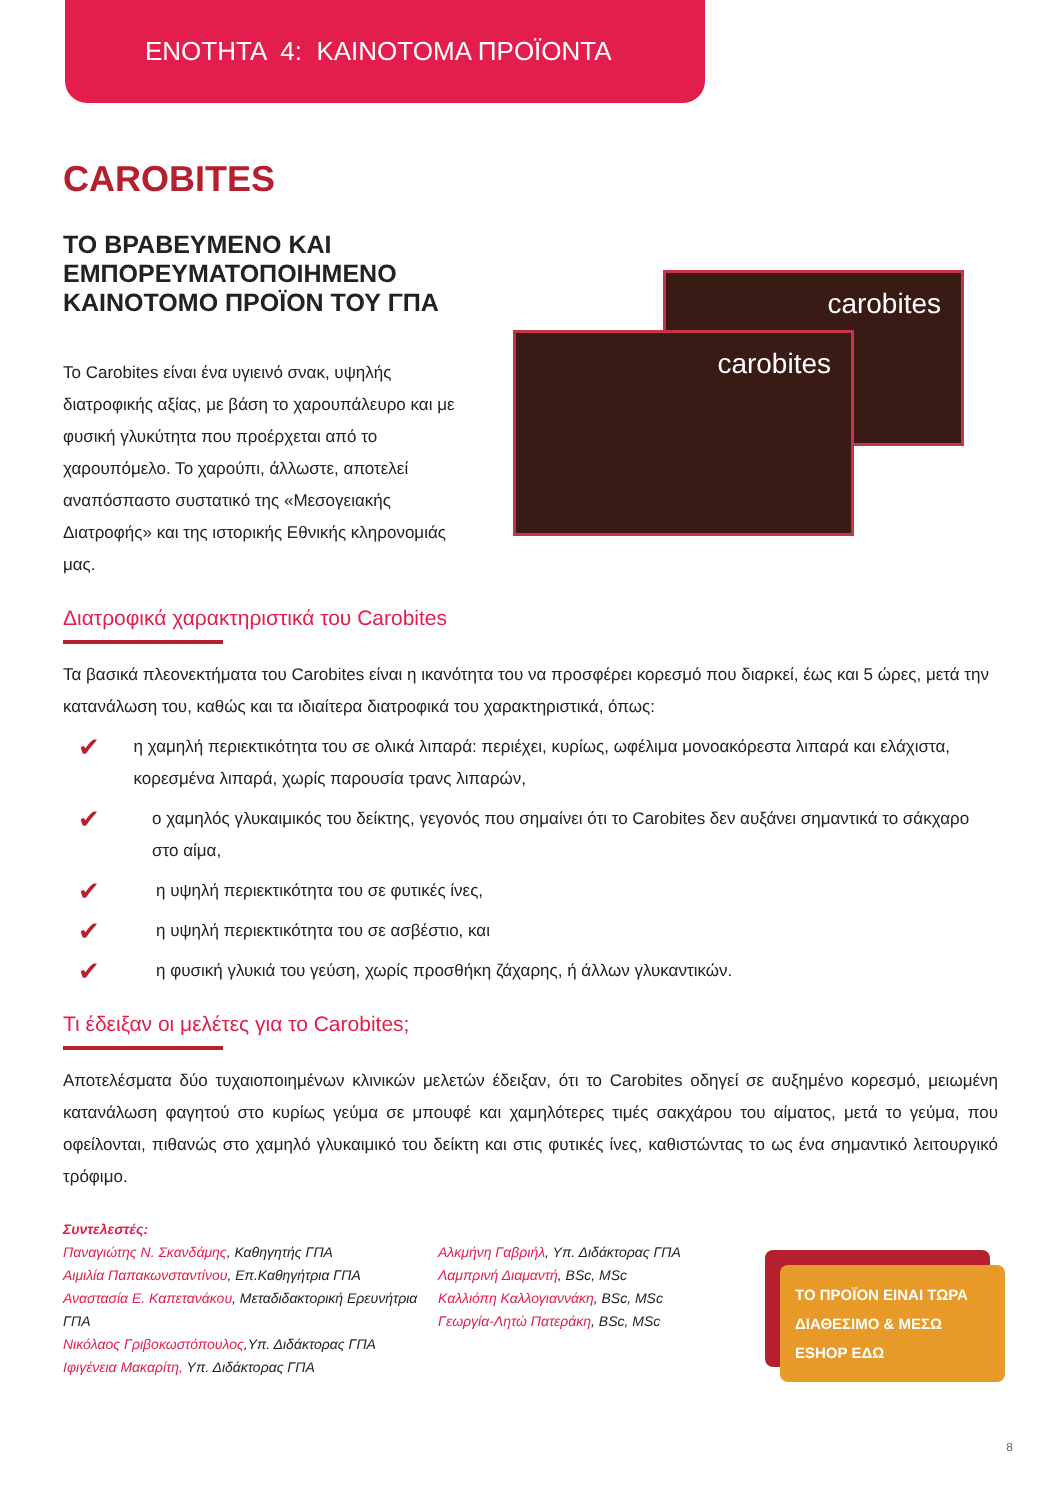ΕΝΟΤΗΤΑ 4: ΚΑΙΝΟΤΟΜΑ ΠΡΟΪΟΝΤΑ
CAROBITES
ΤΟ ΒΡΑΒΕΥΜΕΝΟ ΚΑΙ ΕΜΠΟΡΕΥΜΑΤΟΠΟΙΗΜΕΝΟ ΚΑΙΝΟΤΟΜΟ ΠΡΟΪΟΝ ΤΟΥ ΓΠΑ
Το Carobites είναι ένα υγιεινό σνακ, υψηλής διατροφικής αξίας, με βάση το χαρουπάλευρο και με φυσική γλυκύτητα που προέρχεται από το χαρουπόμελο. Το χαρούπι, άλλωστε, αποτελεί αναπόσπαστο συστατικό της «Μεσογειακής Διατροφής» και της ιστορικής Εθνικής κληρονομιάς μας.
carobites
carobites
Διατροφικά χαρακτηριστικά του Carobites
Τα βασικά πλεονεκτήματα του Carobites είναι η ικανότητα του να προσφέρει κορεσμό που διαρκεί, έως και 5 ώρες, μετά την κατανάλωση του, καθώς και τα ιδιαίτερα διατροφικά του χαρακτηριστικά, όπως:
✔
η χαμηλή περιεκτικότητα του σε ολικά λιπαρά: περιέχει, κυρίως, ωφέλιμα μονοακόρεστα λιπαρά και ελάχιστα, κορεσμένα λιπαρά, χωρίς παρουσία τρανς λιπαρών,
✔
ο χαμηλός γλυκαιμικός του δείκτης, γεγονός που σημαίνει ότι το Carobites δεν αυξάνει σημαντικά το σάκχαρο στο αίμα,
✔
η υψηλή περιεκτικότητα του σε φυτικές ίνες,
✔
η υψηλή περιεκτικότητα του σε ασβέστιο, και
✔
η φυσική γλυκιά του γεύση, χωρίς προσθήκη ζάχαρης, ή άλλων γλυκαντικών.
Τι έδειξαν οι μελέτες για το Carobites;
Αποτελέσματα δύο τυχαιοποιημένων κλινικών μελετών έδειξαν, ότι το Carobites οδηγεί σε αυξημένο κορεσμό, μειωμένη κατανάλωση φαγητού στο κυρίως γεύμα σε μπουφέ και χαμηλότερες τιμές σακχάρου του αίματος, μετά το γεύμα, που οφείλονται, πιθανώς στο χαμηλό γλυκαιμικό του δείκτη και στις φυτικές ίνες, καθιστώντας το ως ένα σημαντικό λειτουργικό τρόφιμο.
Συντελεστές:
Παναγιώτης Ν. Σκανδάμης, Καθηγητής ΓΠΑ
Αιμιλία Παπακωνσταντίνου, Επ.Καθηγήτρια ΓΠΑ
Αναστασία Ε. Καπετανάκου, Μεταδιδακτορική Ερευνήτρια ΓΠΑ
Νικόλαος Γριβοκωστόπουλος,Υπ. Διδάκτορας ΓΠΑ
Ιφιγένεια Μακαρίτη, Υπ. Διδάκτορας ΓΠΑ
Αλκμήνη Γαβριήλ, Υπ. Διδάκτορας ΓΠΑ
Λαμπρινή Διαμαντή, BSc, MSc
Καλλιόπη Καλλογιαννάκη, BSc, MSc
Γεωργία-Λητώ Πατεράκη, BSc, MSc
ΤΟ ΠΡΟΪΟΝ ΕΙΝΑΙ ΤΩΡΑ ΔΙΑΘΕΣΙΜΟ & ΜΕΣΩ ESHOP ΕΔΩ
8